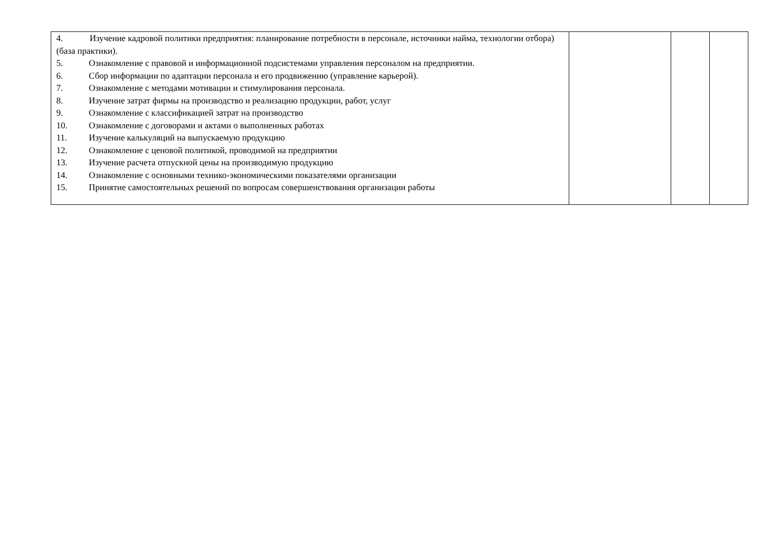| 4. Изучение кадровой политики предприятия: планирование потребности в персонале, источники найма, технологии отбора) (база практики). 5. Ознакомление с правовой и информационной подсистемами управления персоналом на предприятии. 6. Сбор информации по адаптации персонала и его продвижению (управление карьерой). 7. Ознакомление с методами мотивации и стимулирования персонала. 8. Изучение затрат фирмы на производство и реализацию продукции, работ, услуг 9. Ознакомление с классификацией затрат на производство 10. Ознакомление с договорами и актами о выполненных работах 11. Изучение калькуляций на выпускаемую продукцию 12. Ознакомление с ценовой политикой, проводимой на предприятии 13. Изучение расчета отпускной цены на производимую продукцию 14. Ознакомление с основными технико-экономическими показателями организации 15. Принятие самостоятельных решений по вопросам совершенствования организации работы | | | |